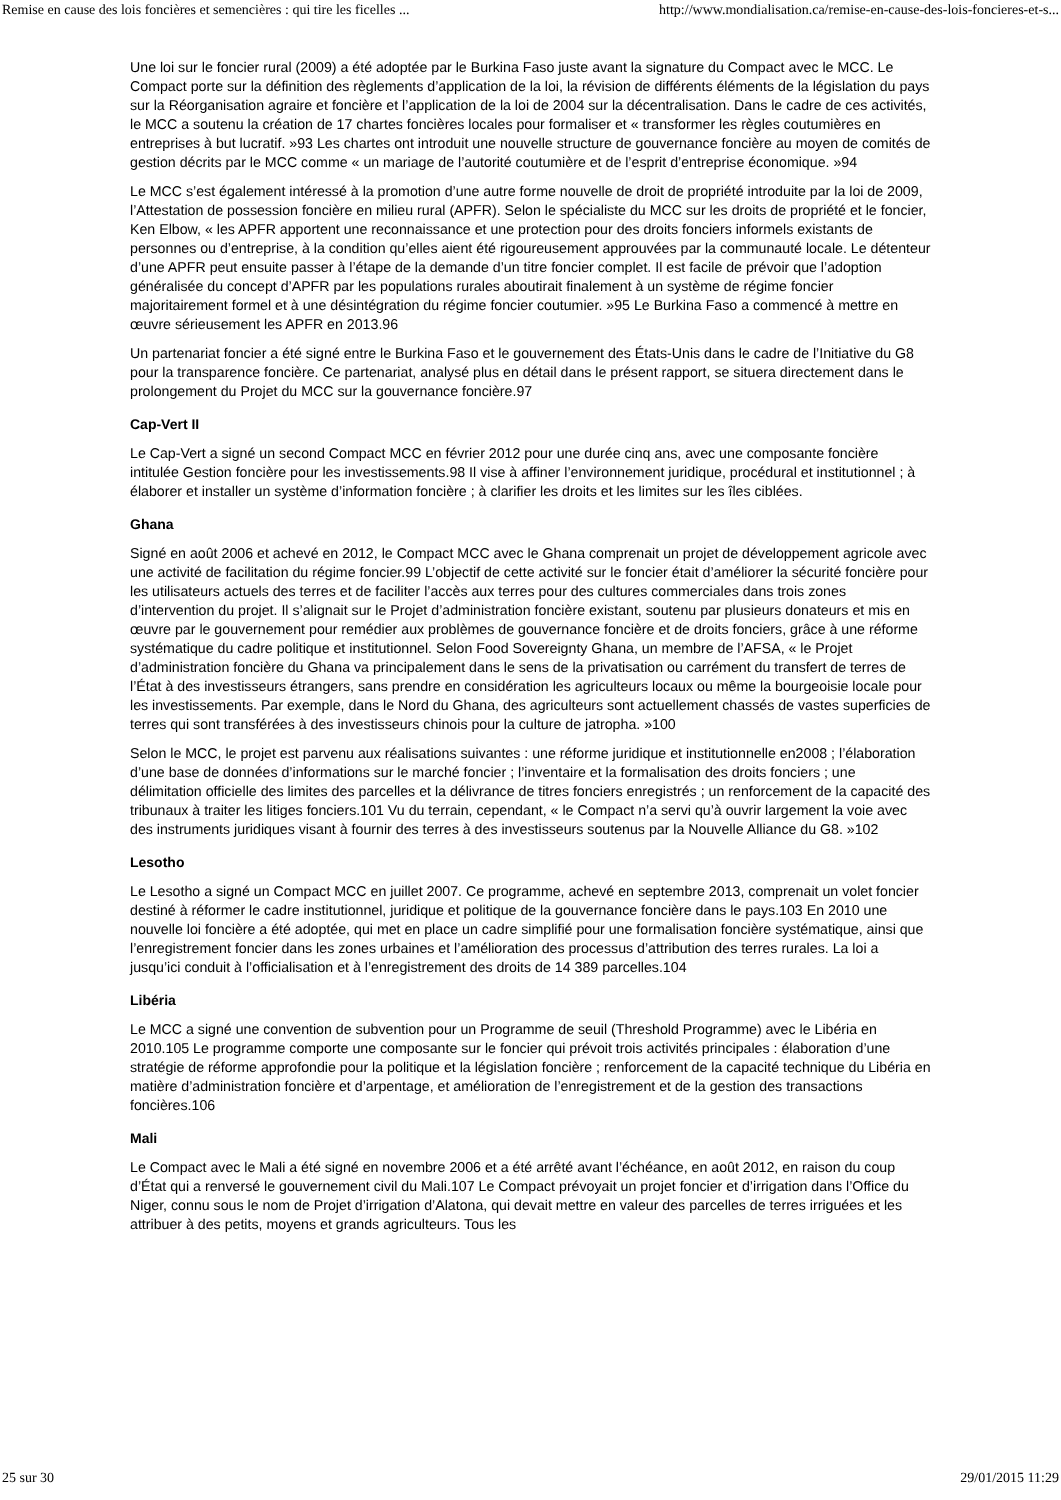Remise en cause des lois foncières et semencières : qui tire les ficelles ... http://www.mondialisation.ca/remise-en-cause-des-lois-foncieres-et-s...
Une loi sur le foncier rural (2009) a été adoptée par le Burkina Faso juste avant la signature du Compact avec le MCC. Le Compact porte sur la définition des règlements d’application de la loi, la révision de différents éléments de la législation du pays sur la Réorganisation agraire et foncière et l’application de la loi de 2004 sur la décentralisation. Dans le cadre de ces activités, le MCC a soutenu la création de 17 chartes foncières locales pour formaliser et « transformer les règles coutumières en entreprises à but lucratif. »93 Les chartes ont introduit une nouvelle structure de gouvernance foncière au moyen de comités de gestion décrits par le MCC comme « un mariage de l’autorité coutumière et de l’esprit d’entreprise économique. »94
Le MCC s’est également intéressé à la promotion d’une autre forme nouvelle de droit de propriété introduite par la loi de 2009, l’Attestation de possession foncière en milieu rural (APFR). Selon le spécialiste du MCC sur les droits de propriété et le foncier, Ken Elbow, « les APFR apportent une reconnaissance et une protection pour des droits fonciers informels existants de personnes ou d’entreprise, à la condition qu’elles aient été rigoureusement approuvées par la communauté locale. Le détenteur d’une APFR peut ensuite passer à l’étape de la demande d’un titre foncier complet. Il est facile de prévoir que l’adoption généralisée du concept d’APFR par les populations rurales aboutirait finalement à un système de régime foncier majoritairement formel et à une désintégration du régime foncier coutumier. »95 Le Burkina Faso a commencé à mettre en œuvre sérieusement les APFR en 2013.96
Un partenariat foncier a été signé entre le Burkina Faso et le gouvernement des États-Unis dans le cadre de l’Initiative du G8 pour la transparence foncière. Ce partenariat, analysé plus en détail dans le présent rapport, se situera directement dans le prolongement du Projet du MCC sur la gouvernance foncière.97
Cap-Vert II
Le Cap-Vert a signé un second Compact MCC en février 2012 pour une durée cinq ans, avec une composante foncière intitulée Gestion foncière pour les investissements.98 Il vise à affiner l’environnement juridique, procédural et institutionnel ; à élaborer et installer un système d’information foncière ; à clarifier les droits et les limites sur les îles ciblées.
Ghana
Signé en août 2006 et achevé en 2012, le Compact MCC avec le Ghana comprenait un projet de développement agricole avec une activité de facilitation du régime foncier.99 L’objectif de cette activité sur le foncier était d’améliorer la sécurité foncière pour les utilisateurs actuels des terres et de faciliter l’accès aux terres pour des cultures commerciales dans trois zones d’intervention du projet. Il s’alignait sur le Projet d’administration foncière existant, soutenu par plusieurs donateurs et mis en œuvre par le gouvernement pour remédier aux problèmes de gouvernance foncière et de droits fonciers, grâce à une réforme systématique du cadre politique et institutionnel. Selon Food Sovereignty Ghana, un membre de l’AFSA, « le Projet d’administration foncière du Ghana va principalement dans le sens de la privatisation ou carrément du transfert de terres de l’État à des investisseurs étrangers, sans prendre en considération les agriculteurs locaux ou même la bourgeoisie locale pour les investissements. Par exemple, dans le Nord du Ghana, des agriculteurs sont actuellement chassés de vastes superficies de terres qui sont transférées à des investisseurs chinois pour la culture de jatropha. »100
Selon le MCC, le projet est parvenu aux réalisations suivantes : une réforme juridique et institutionnelle en2008 ; l’élaboration d’une base de données d’informations sur le marché foncier ; l’inventaire et la formalisation des droits fonciers ; une délimitation officielle des limites des parcelles et la délivrance de titres fonciers enregistrés ; un renforcement de la capacité des tribunaux à traiter les litiges fonciers.101 Vu du terrain, cependant, « le Compact n’a servi qu’à ouvrir largement la voie avec des instruments juridiques visant à fournir des terres à des investisseurs soutenus par la Nouvelle Alliance du G8. »102
Lesotho
Le Lesotho a signé un Compact MCC en juillet 2007. Ce programme, achevé en septembre 2013, comprenait un volet foncier destiné à réformer le cadre institutionnel, juridique et politique de la gouvernance foncière dans le pays.103 En 2010 une nouvelle loi foncière a été adoptée, qui met en place un cadre simplifié pour une formalisation foncière systématique, ainsi que l’enregistrement foncier dans les zones urbaines et l’amélioration des processus d’attribution des terres rurales. La loi a jusqu’ici conduit à l’officialisation et à l’enregistrement des droits de 14 389 parcelles.104
Libéria
Le MCC a signé une convention de subvention pour un Programme de seuil (Threshold Programme) avec le Libéria en 2010.105 Le programme comporte une composante sur le foncier qui prévoit trois activités principales : élaboration d’une stratégie de réforme approfondie pour la politique et la législation foncière ; renforcement de la capacité technique du Libéria en matière d’administration foncière et d’arpentage, et amélioration de l’enregistrement et de la gestion des transactions foncières.106
Mali
Le Compact avec le Mali a été signé en novembre 2006 et a été arrêté avant l’échéance, en août 2012, en raison du coup d’État qui a renversé le gouvernement civil du Mali.107 Le Compact prévoyait un projet foncier et d’irrigation dans l’Office du Niger, connu sous le nom de Projet d’irrigation d’Alatona, qui devait mettre en valeur des parcelles de terres irriguées et les attribuer à des petits, moyens et grands agriculteurs. Tous les
25 sur 30 29/01/2015 11:29